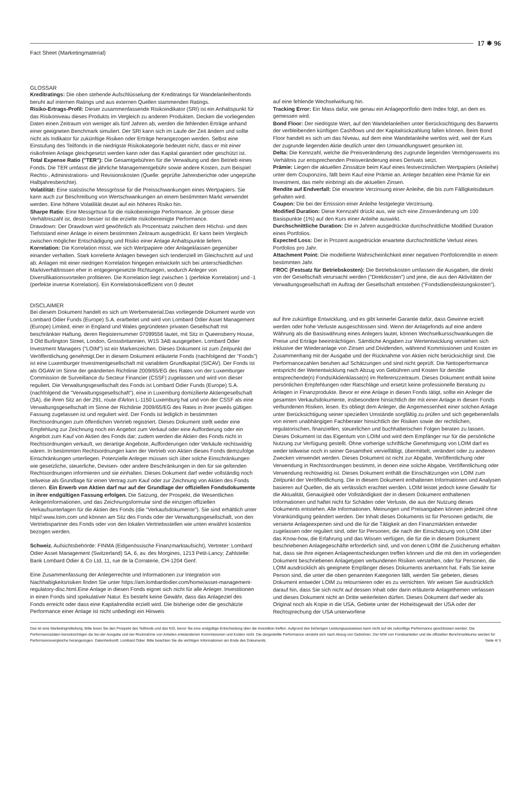17 ✵ 96
Fact Sheet (Marketingmaterial)
GLOSSAR
Kreditratings: Die oben stehende Aufschlüsselung der Kreditratings für Wandelanleihenfonds beruht auf internen Ratings und aus externen Quellen stammenden Ratings.
Risiko-Ertrags-Profil: Dieser zusammenfassende Risikoindikator (SRI) ist ein Anhaltspunkt für das Risikoniveau dieses Produkts im Vergleich zu anderen Produkten. Decken die vorliegenden Daten einen Zeitraum von weniger als fünf Jahren ab, werden die fehlenden Erträge anhand einer geeigneten Benchmark simuliert. Der SRI kann sich im Laufe der Zeit ändern und sollte nicht als Indikator für zukünftige Risiken oder Erträge herangezogen werden. Selbst eine Einstufung des Teilfonds in die niedrigste Risikokategorie bedeutet nicht, dass er mit einer risikofreien Anlage gleichgesetzt werden kann oder das Kapital garantiert oder geschützt ist.
Total Expense Ratio ("TER"): Die Gesamtgebühren für die Verwaltung und den Betrieb eines Fonds. Die TER umfasst die jährliche Managementgebühr sowie andere Kosten, zum Beispiel Rechts-, Administrations- und Revisionskosten (Quelle: geprüfte Jahresberichte oder ungeprüfte Halbjahresberichte).
Volatilität: Eine statistische Messgrösse für die Preisschwankungen eines Wertpapiers. Sie kann auch zur Beschreibung von Wertschwankungen an einem bestimmten Markt verwendet werden. Eine höhere Volatilität deutet auf ein höheres Risiko hin.
Sharpe Ratio: Eine Messgrösse für die risikobereinigte Performance. Je grösser diese Verhältniszahl ist, desto besser ist die erzielte risikobereinigte Performance.
Drawdown: Der Drawdown wird gewöhnlich als Prozentsatz zwischen dem Höchst- und dem Tiefststand einer Anlage in einem bestimmten Zeitraum ausgedrückt. Er kann beim Vergleich zwischen möglicher Entschädigung und Risiko einer Anlage Anhaltspunkte liefern.
Korrelation: Die Korrelation misst, wie sich Wertpapiere oder Anlageklassen gegenüber einander verhalten. Stark korrelierte Anlagen bewegen sich tendenziell im Gleichschritt auf und ab. Anlagen mit einer niedrigen Korrelation hingegen entwickeln sich bei unterschiedlichen Marktverhältnissen eher in entgegengesetzte Richtungen, wodurch Anleger von Diversifikationsvorteilen profitieren. Die Korrelation liegt zwischen 1 (perfekte Korrelation) und -1 (perfekte inverse Korrelation). Ein Korrelationskoeffizient von 0 deutet
auf eine fehlende Wechselwirkung hin.
Tracking Error: Ein Mass dafür, wie genau ein Anlageportfolio dem Index folgt, an dem es gemessen wird.
Bond Floor: Der niedrigste Wert, auf den Wandelanleihen unter Berücksichtigung des Barwerts der verbleibenden künftigen Cashflows und der Kapitalrückzahlung fallen können. Beim Bond Floor handelt es sich um das Niveau, auf dem eine Wandelanleihe wertlos wird, weil der Kurs der zugrunde liegenden Aktie deutlich unter den Umwandlungswert gesunken ist.
Delta: Die Kennzahl, welche die Preisveränderung des zugrunde liegenden Vermögenswerts ins Verhältnis zur entsprechenden Preisveränderung eines Derivats setzt.
Prämie: Liegen die aktuellen Zinssätze beim Kauf eines festverzinslichen Wertpapiers (Anleihe) unter dem Couponzins, fällt beim Kauf eine Prämie an. Anleger bezahlen eine Prämie für ein Investment, das mehr einbringt als die aktuellen Zinsen.
Rendite auf Endverfall: Die erwartete Verzinsung einer Anleihe, die bis zum Fälligkeitsdatum gehalten wird.
Coupon: Die bei der Emission einer Anleihe festgelegte Verzinsung.
Modified Duration: Diese Kennzahl drückt aus, wie sich eine Zinsveränderung um 100 Basispunkte (1%) auf den Kurs einer Anleihe auswirkt.
Durchschnittliche Duration: Die in Jahren ausgedrückte durchschnittliche Modified Duration eines Portfolios.
Expected Loss: Der in Prozent ausgedrückte erwartete durchschnittliche Verlust eines Portfolios pro Jahr.
Attachment Point: Die modellierte Wahrscheinlichkeit einer negativen Portfoliorendite in einem bestimmten Jahr.
FROC (Festsatz für Betriebskosten): Die Betriebskosten umfassen die Ausgaben, die direkt von der Gesellschaft verursacht werden ("Direktkosten") und jene, die aus den Aktivitäten der Verwaltungsgesellschaft im Auftrag der Gesellschaft entstehen ("Fondsdienstleistungskosten").
DISCLAIMER
Bei diesem Dokument handelt es sich um Werbematerial.Das vorliegende Dokument wurde von Lombard Odier Funds (Europe) S.A. erarbeitet und wird von Lombard Odier Asset Management (Europe) Limited, einer in England und Wales gegründeten privaten Gesellschaft mit beschränkter Haftung, deren Registernummer 07099556 lautet, mit Sitz in Queensberry House, 3 Old Burlington Street, London, Grossbritannien, W1S 3AB ausgegeben. Lombard Odier Investment Managers ("LOIM") ist ein Markenzeichen. Dieses Dokument ist zum Zeitpunkt der Veröffentlichung genehmigt.Der in diesem Dokument erläuterte Fonds (nachfolgend der "Fonds") ist eine Luxemburger Investmentgesellschaft mit variablem Grundkapital (SICAV). Der Fonds ist als OGAW im Sinne der geänderten Richtlinie 2009/65/EG des Rates von der Luxemburger Commission de Surveillance du Secteur Financier (CSSF) zugelassen und wird von dieser reguliert. Die Verwaltungsgesellschaft des Fonds ist Lombard Odier Funds (Europe) S.A. (nachfolgend die "Verwaltungsgesellschaft"), eine in Luxemburg domizilierte Aktiengesellschaft (SA), die ihren Sitz an der 291, route d'Arlon L-1150 Luxemburg hat und von der CSSF als eine Verwaltungsgesellschaft im Sinne der Richtlinie 2009/65/EG des Rates in ihrer jeweils gültigen Fassung zugelassen ist und reguliert wird. Der Fonds ist lediglich in bestimmten Rechtsordnungen zum öffentlichen Vertrieb registriert. Dieses Dokument stellt weder eine Empfehlung zur Zeichnung noch ein Angebot zum Verkauf oder eine Aufforderung oder ein Angebot zum Kauf von Aktien des Fonds dar; zudem werden die Aktien des Fonds nicht in Rechtsordnungen verkauft, wo derartige Angebote, Aufforderungen oder Verkäufe rechtswidrig wären. In bestimmten Rechtsordnungen kann der Vertrieb von Aktien dieses Fonds demzufolge Einschränkungen unterliegen. Potenzielle Anleger müssen sich über solche Einschränkungen wie gesetzliche, steuerliche, Devisen- oder andere Beschränkungen in den für sie geltenden Rechtsordnungen informieren und sie einhalten. Dieses Dokument darf weder vollständig noch teilweise als Grundlage für einen Vertrag zum Kauf oder zur Zeichnung von Aktien des Fonds dienen. Ein Erwerb von Aktien darf nur auf der Grundlage der offiziellen Fondsdokumente in ihrer endgültigen Fassung erfolgen. Die Satzung, der Prospekt, die Wesentlichen Anlegerinformationen, und das Zeichnungsformular sind die einzigen offiziellen Verkaufsunterlagen für die Aktien des Fonds (die "Verkaufsdokumente"). Sie sind erhältlich unter http//:www.loim.com und können am Sitz des Fonds oder der Verwaltungsgesellschaft, von den Vertriebspartner des Fonds oder von den lokalen Vertriebsstellen wie unten erwähnt kostenlos bezogen werden.
Schweiz. Aufsichtsbehörde: FINMA (Eidgenössische Finanzmarktaufsicht), Vertreter: Lombard Odier Asset Management (Switzerland) SA, 6, av. des Morgines, 1213 Petit-Lancy; Zahlstelle: Bank Lombard Odier & Co Ltd, 11, rue de la Corraterie, CH-1204 Genf.
Eine Zusammenfassung der Anlegerrechte und Informationen zur Integration von Nachhaltigkeitsrisiken finden Sie unter https://am.lombardodier.com/home/asset-management-regulatory-disc.html.Eine Anlage in diesen Fonds eignet sich nicht für alle Anleger. Investitionen in einen Fonds sind spekulativer Natur. Es besteht keine Gewähr, dass das Anlageziel des Fonds erreicht oder dass eine Kapitalrendite erzielt wird. Die bisherige oder die geschätzte Performance einer Anlage ist nicht unbedingt ein Hinweis
auf ihre zukünftige Entwicklung, und es gibt keinerlei Garantie dafür, dass Gewinne erzielt werden oder hohe Verluste ausgeschlossen sind. Wenn der Anlagefonds auf eine andere Währung als die Basiswährung eines Anlegers lautet, können Wechselkursschwankungen die Preise und Erträge beeinträchtigen. Sämtliche Angaben zur Wertentwicklung verstehen sich inklusive der Wiederanlage von Zinsen und Dividenden, während Kommissionen und Kosten im Zusammenhang mit der Ausgabe und der Rücknahme von Aktien nicht berücksichtigt sind. Die Performancezahlen beruhen auf Schätzungen und sind nicht geprüft. Die Nettoperformance entspricht der Wertentwicklung nach Abzug von Gebühren und Kosten für den/die entsprechende(n) Fonds/Aktienklasse(n) im Referenzzeitraum. Dieses Dokument enthält keine persönlichen Empfehlungen oder Ratschläge und ersetzt keine professionelle Beratung zu Anlagen in Finanzprodukte. Bevor er eine Anlage in diesen Fonds tätigt, sollte ein Anleger die gesamten Verkaufsdokumente, insbesondere hinsichtlich der mit einer Anlage in diesen Fonds verbundenen Risiken, lesen. Es obliegt dem Anleger, die Angemessenheit einer solchen Anlage unter Berücksichtigung seiner speziellen Umstände sorgfältig zu prüfen und sich gegebenenfalls von einem unabhängigen Fachberater hinsichtlich der Risiken sowie der rechtlichen, regulatorischen, finanziellen, steuerlichen und buchhalterischen Folgen beraten zu lassen. Dieses Dokument ist das Eigentum von LOIM und wird dem Empfänger nur für die persönliche Nutzung zur Verfügung gestellt. Ohne vorherige schriftliche Genehmigung von LOIM darf es weder teilweise noch in seiner Gesamtheit vervielfältigt, übermittelt, verändert oder zu anderen Zwecken verwendet werden. Dieses Dokument ist nicht zur Abgabe, Veröffentlichung oder Verwendung in Rechtsordnungen bestimmt, in denen eine solche Abgabe, Veröffentlichung oder Verwendung rechtswidrig ist. Dieses Dokument enthält die Einschätzungen von LOIM zum Zeitpunkt der Veröffentlichung. Die in diesem Dokument enthaltenen Informationen und Analysen basieren auf Quellen, die als verlässlich erachtet werden. LOIM leistet jedoch keine Gewähr für die Aktualität, Genauigkeit oder Vollständigkeit der in diesem Dokument enthaltenen Informationen und haftet nicht für Schäden oder Verluste, die aus der Nutzung dieses Dokuments entstehen. Alle Informationen, Meinungen und Preisangaben können jederzeit ohne Vorankündigung geändert werden. Der Inhalt dieses Dokuments ist für Personen gedacht, die versierte Anlageexperten sind und die für die Tätigkeit an den Finanzmärkten entweder zugelassen oder reguliert sind, oder für Personen, die nach der Einschätzung von LOIM über das Know-how, die Erfahrung und das Wissen verfügen, die für die in diesem Dokument beschriebenen Anlagegeschäfte erforderlich sind, und von denen LOIM die Zusicherung erhalten hat, dass sie ihre eigenen Anlageentscheidungen treffen können und die mit den im vorliegenden Dokument beschriebenen Anlagetypen verbundenen Risiken verstehen, oder für Personen, die LOIM ausdrücklich als geeignete Empfänger dieses Dokuments anerkannt hat. Falls Sie keine Person sind, die unter die oben genannten Kategorien fällt, werden Sie gebeten, dieses Dokument entweder LOIM zu retournieren oder es zu vernichten. Wir weisen Sie ausdrücklich darauf hin, dass Sie sich nicht auf dessen Inhalt oder darin erläuterte Anlagethemen verlassen und dieses Dokument nicht an Dritte weiterleiten dürfen. Dieses Dokument darf weder als Original noch als Kopie in die USA, Gebiete unter der Hoheitsgewalt der USA oder der Rechtsprechung der USA unterworfene
Das ist eine Marketingmitteilung. Bitte lesen Sie den Prospekt des Teilfonds und das KID, bevor Sie eine endgültige Entscheidung über die Investition treffen. Aufgrund des bisherigen Leistungsausweises kann nicht auf die zukünftige Performance geschlossen werden. Die Performancedaten berücksichtigen die bei der Ausgabe und der Rücknahme von Anteilen entstandenen Kommissionen und Kosten nicht. Die dargestellte Performance versteht sich nach Abzug von Gebühren. Der NIW von Fondsanteilen und die offiziellen Benchmarkkurse werden für Performancevergleiche herangezogen. Datenherkunft: Lombard Odier. Bitte beachten Sie die wichtigen Informationen am Ende des Dokuments. Seite 4/ 5